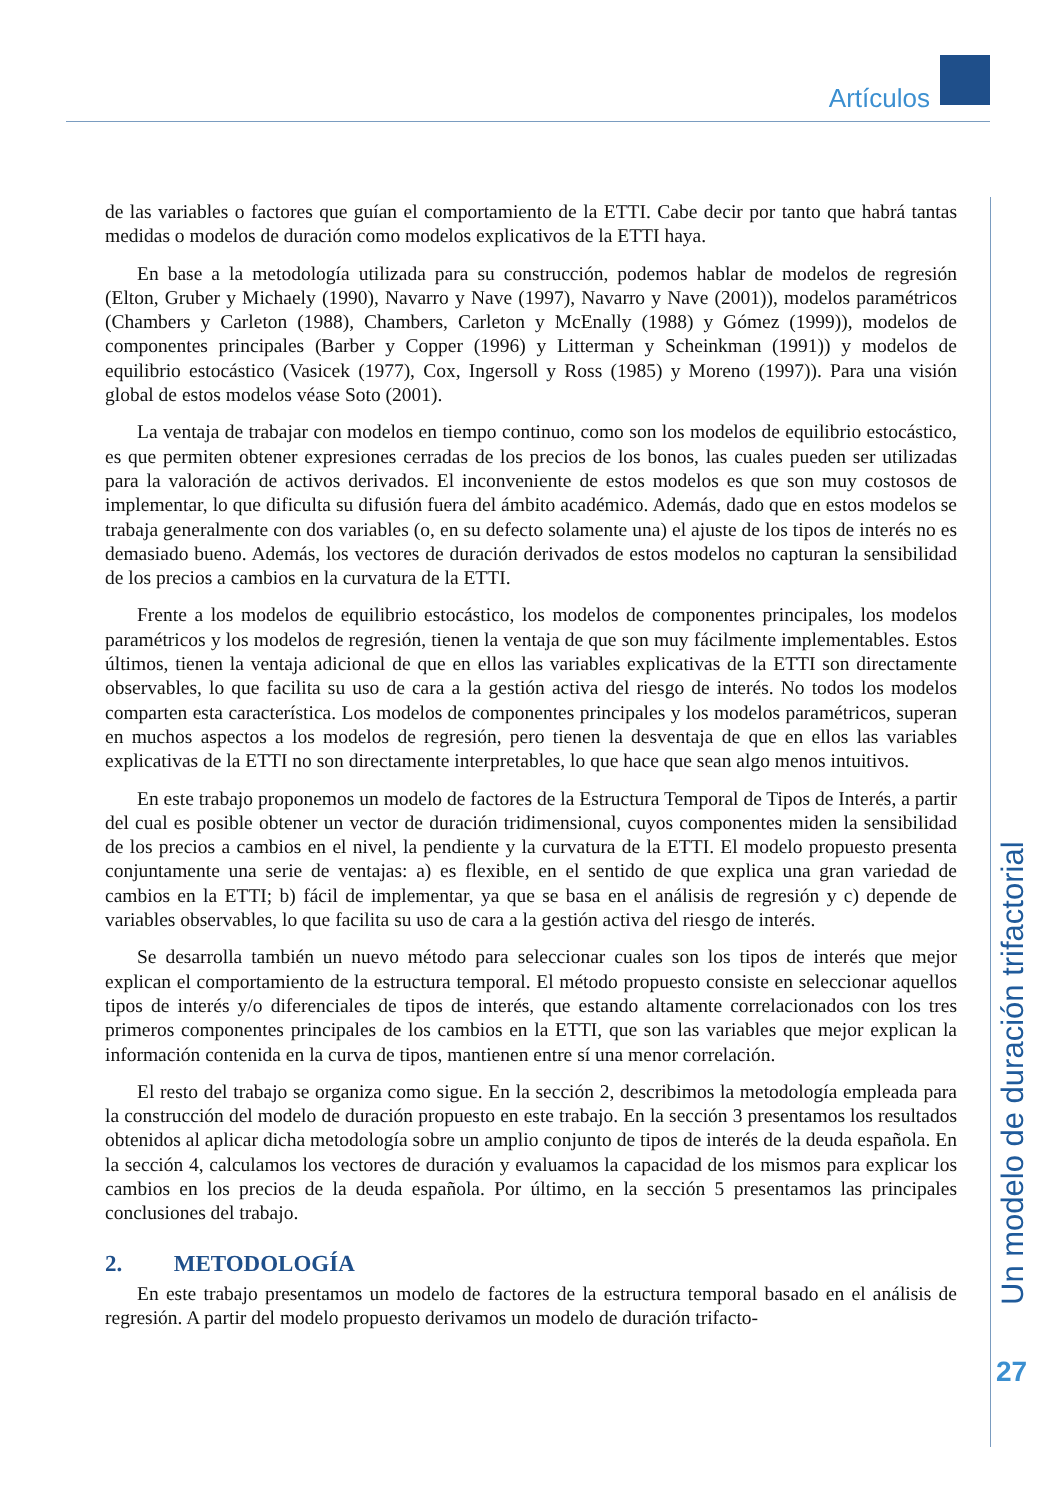Artículos
Un modelo de duración trifactorial
27
de las variables o factores que guían el comportamiento de la ETTI. Cabe decir por tanto que habrá tantas medidas o modelos de duración como modelos explicativos de la ETTI haya.
En base a la metodología utilizada para su construcción, podemos hablar de modelos de regresión (Elton, Gruber y Michaely (1990), Navarro y Nave (1997), Navarro y Nave (2001)), modelos paramétricos (Chambers y Carleton (1988), Chambers, Carleton y McEnally (1988) y Gómez (1999)), modelos de componentes principales (Barber y Copper (1996) y Litterman y Scheinkman (1991)) y modelos de equilibrio estocástico (Vasicek (1977), Cox, Ingersoll y Ross (1985) y Moreno (1997)). Para una visión global de estos modelos véase Soto (2001).
La ventaja de trabajar con modelos en tiempo continuo, como son los modelos de equilibrio estocástico, es que permiten obtener expresiones cerradas de los precios de los bonos, las cuales pueden ser utilizadas para la valoración de activos derivados. El inconveniente de estos modelos es que son muy costosos de implementar, lo que dificulta su difusión fuera del ámbito académico. Además, dado que en estos modelos se trabaja generalmente con dos variables (o, en su defecto solamente una) el ajuste de los tipos de interés no es demasiado bueno. Además, los vectores de duración derivados de estos modelos no capturan la sensibilidad de los precios a cambios en la curvatura de la ETTI.
Frente a los modelos de equilibrio estocástico, los modelos de componentes principales, los modelos paramétricos y los modelos de regresión, tienen la ventaja de que son muy fácilmente implementables. Estos últimos, tienen la ventaja adicional de que en ellos las variables explicativas de la ETTI son directamente observables, lo que facilita su uso de cara a la gestión activa del riesgo de interés. No todos los modelos comparten esta característica. Los modelos de componentes principales y los modelos paramétricos, superan en muchos aspectos a los modelos de regresión, pero tienen la desventaja de que en ellos las variables explicativas de la ETTI no son directamente interpretables, lo que hace que sean algo menos intuitivos.
En este trabajo proponemos un modelo de factores de la Estructura Temporal de Tipos de Interés, a partir del cual es posible obtener un vector de duración tridimensional, cuyos componentes miden la sensibilidad de los precios a cambios en el nivel, la pendiente y la curvatura de la ETTI. El modelo propuesto presenta conjuntamente una serie de ventajas: a) es flexible, en el sentido de que explica una gran variedad de cambios en la ETTI; b) fácil de implementar, ya que se basa en el análisis de regresión y c) depende de variables observables, lo que facilita su uso de cara a la gestión activa del riesgo de interés.
Se desarrolla también un nuevo método para seleccionar cuales son los tipos de interés que mejor explican el comportamiento de la estructura temporal. El método propuesto consiste en seleccionar aquellos tipos de interés y/o diferenciales de tipos de interés, que estando altamente correlacionados con los tres primeros componentes principales de los cambios en la ETTI, que son las variables que mejor explican la información contenida en la curva de tipos, mantienen entre sí una menor correlación.
El resto del trabajo se organiza como sigue. En la sección 2, describimos la metodología empleada para la construcción del modelo de duración propuesto en este trabajo. En la sección 3 presentamos los resultados obtenidos al aplicar dicha metodología sobre un amplio conjunto de tipos de interés de la deuda española. En la sección 4, calculamos los vectores de duración y evaluamos la capacidad de los mismos para explicar los cambios en los precios de la deuda española. Por último, en la sección 5 presentamos las principales conclusiones del trabajo.
2. METODOLOGÍA
En este trabajo presentamos un modelo de factores de la estructura temporal basado en el análisis de regresión. A partir del modelo propuesto derivamos un modelo de duración trifacto-